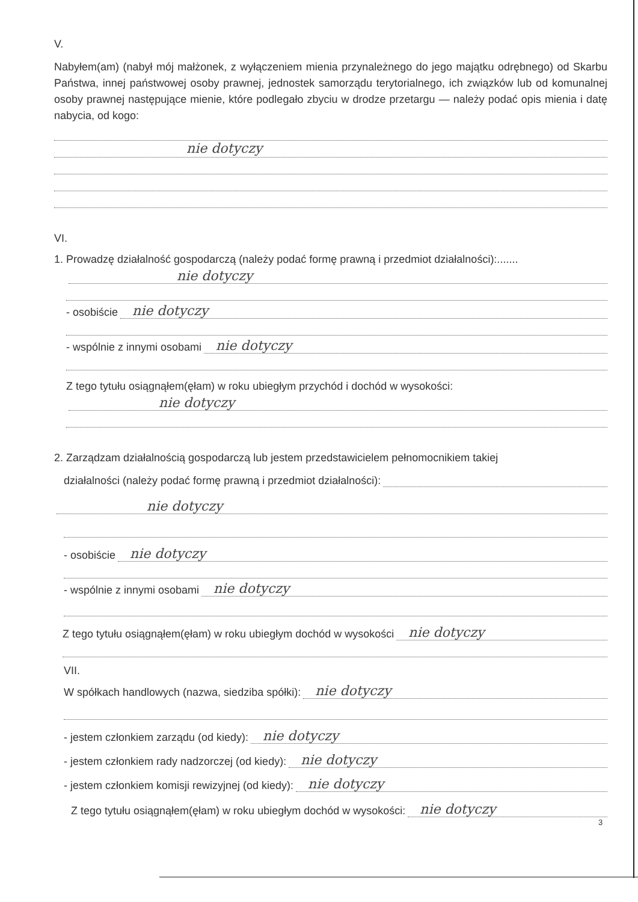V.
Nabyłem(am) (nabył mój małżonek, z wyłączeniem mienia przynależnego do jego majątku odrębnego) od Skarbu Państwa, innej państwowej osoby prawnej, jednostek samorządu terytorialnego, ich związków lub od komunalnej osoby prawnej następujące mienie, które podlegało zbyciu w drodze przetargu — należy podać opis mienia i datę nabycia, od kogo:
nie dotyczy
VI.
1. Prowadzę działalność gospodarczą (należy podać formę prawną i przedmiot działalności):.......
nie dotyczy
- osobiście
nie dotyczy
- wspólnie z innymi osobami
nie dotyczy
Z tego tytułu osiągnąłem(ęłam) w roku ubiegłym przychód i dochód w wysokości:
nie dotyczy
2. Zarządzam działalnością gospodarczą lub jestem przedstawicielem pełnomocnikiem takiej
działalności (należy podać formę prawną i przedmiot działalności):
nie dotyczy
- osobiście
nie dotyczy
- wspólnie z innymi osobami
nie dotyczy
Z tego tytułu osiągnąłem(ęłam) w roku ubiegłym dochód w wysokości
nie dotyczy
VII.
W spółkach handlowych (nazwa, siedziba spółki):
nie dotyczy
- jestem członkiem zarządu (od kiedy):
nie dotyczy
- jestem członkiem rady nadzorczej (od kiedy):
nie dotyczy
- jestem członkiem komisji rewizyjnej (od kiedy):
nie dotyczy
Z tego tytułu osiągnąłem(ęłam) w roku ubiegłym dochód w wysokości:
nie dotyczy
3